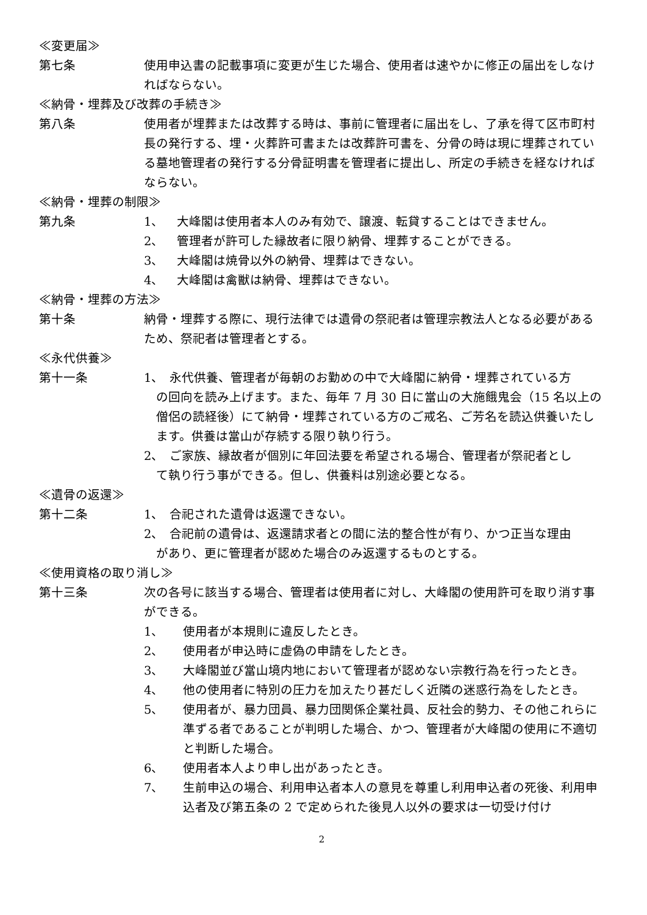≪変更届≫
第七条 使用申込書の記載事項に変更が生じた場合、使用者は速やかに修正の届出をしなければならない。
≪納骨・埋葬及び改葬の手続き≫
第八条 使用者が埋葬または改葬する時は、事前に管理者に届出をし、了承を得て区市町村長の発行する、埋・火葬許可書または改葬許可書を、分骨の時は現に埋葬されている墓地管理者の発行する分骨証明書を管理者に提出し、所定の手続きを経なければならない。
≪納骨・埋葬の制限≫
第九条 1、 大峰閣は使用者本人のみ有効で、譲渡、転貸することはできません。
2、 管理者が許可した縁故者に限り納骨、埋葬することができる。
3、 大峰閣は焼骨以外の納骨、埋葬はできない。
4、 大峰閣は禽獣は納骨、埋葬はできない。
≪納骨・埋葬の方法≫
第十条 納骨・埋葬する際に、現行法律では遺骨の祭祀者は管理宗教法人となる必要があるため、祭祀者は管理者とする。
≪永代供養≫
第十一条 1、　永代供養、管理者が毎朝のお勤めの中で大峰閣に納骨・埋葬されている方
の回向を読み上げます。また、毎年 7 月 30 日に當山の大施餓鬼会（15 名以上の僧侶の読経後）にて納骨・埋葬されている方のご戒名、ご芳名を読込供養いたします。供養は當山が存続する限り執り行う。
2、　ご家族、縁故者が個別に年回法要を希望される場合、管理者が祭祀者とし
て執り行う事ができる。但し、供養料は別途必要となる。
≪遺骨の返還≫
第十二条 1、　合祀された遺骨は返還できない。
2、　合祀前の遺骨は、返還請求者との間に法的整合性が有り、かつ正当な理由
があり、更に管理者が認めた場合のみ返還するものとする。
≪使用資格の取り消し≫
第十三条 次の各号に該当する場合、管理者は使用者に対し、大峰閣の使用許可を取り消す事ができる。
1、 使用者が本規則に違反したとき。
2、 使用者が申込時に虚偽の申請をしたとき。
3、 大峰閣並び當山境内地において管理者が認めない宗教行為を行ったとき。
4、 他の使用者に特別の圧力を加えたり甚だしく近隣の迷惑行為をしたとき。
5、 使用者が、暴力団員、暴力団関係企業社員、反社会的勢力、その他これらに準ずる者であることが判明した場合、かつ、管理者が大峰閣の使用に不適切と判断した場合。
6、 使用者本人より申し出があったとき。
7、 生前申込の場合、利用申込者本人の意見を尊重し利用申込者の死後、利用申込者及び第五条の 2 で定められた後見人以外の要求は一切受け付け
2